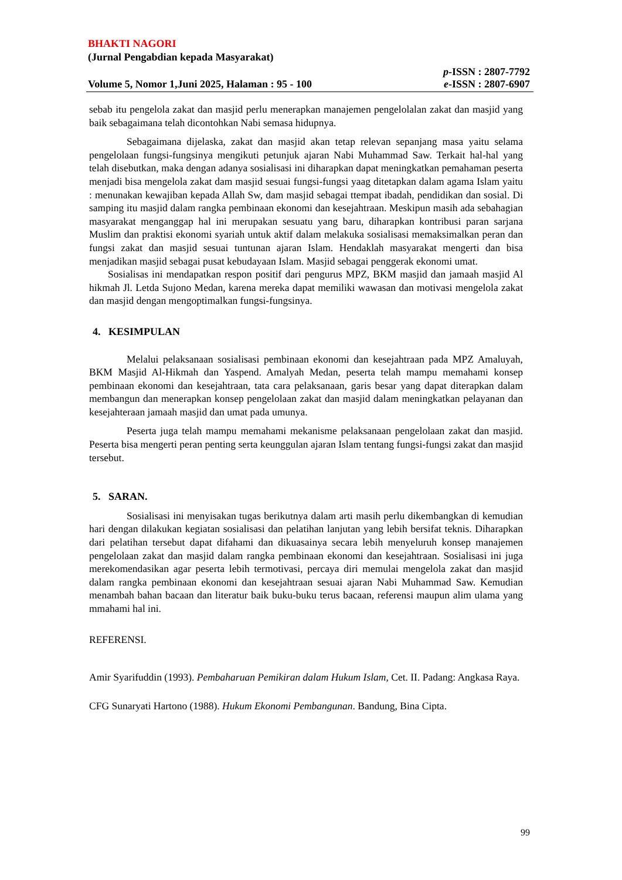BHAKTI NAGORI
(Jurnal Pengabdian kepada Masyarakat)
Volume 5, Nomor 1,Juni 2025, Halaman : 95 - 100 p-ISSN : 2807-7792
e-ISSN : 2807-6907
sebab itu pengelola zakat dan masjid perlu menerapkan manajemen pengelolalan zakat dan masjid yang baik sebagaimana telah dicontohkan Nabi semasa hidupnya.
Sebagaimana dijelaska, zakat dan masjid akan tetap relevan sepanjang masa yaitu selama pengelolaan fungsi-fungsinya mengikuti petunjuk ajaran Nabi Muhammad Saw. Terkait hal-hal yang telah disebutkan, maka dengan adanya sosialisasi ini diharapkan dapat meningkatkan pemahaman peserta menjadi bisa mengelola zakat dam masjid sesuai fungsi-fungsi yaag ditetapkan dalam agama Islam yaitu : menunakan kewajiban kepada Allah Sw, dam masjid sebagai ttempat ibadah, pendidikan dan sosial. Di samping itu masjid dalam rangka pembinaan ekonomi dan kesejahtraan. Meskipun masih ada sebahagian masyarakat menganggap hal ini merupakan sesuatu yang baru, diharapkan kontribusi paran sarjana Muslim dan praktisi ekonomi syariah untuk aktif dalam melakuka sosialisasi memaksimalkan peran dan fungsi zakat dan masjid sesuai tuntunan ajaran Islam. Hendaklah masyarakat mengerti dan bisa menjadikan masjid sebagai pusat kebudayaan Islam. Masjid sebagai penggerak ekonomi umat.
Sosialisas ini mendapatkan respon positif dari pengurus MPZ, BKM masjid dan jamaah masjid Al hikmah Jl. Letda Sujono Medan, karena mereka dapat memiliki wawasan dan motivasi mengelola zakat dan masjid dengan mengoptimalkan fungsi-fungsinya.
4. KESIMPULAN
Melalui pelaksanaan sosialisasi pembinaan ekonomi dan kesejahtraan pada MPZ Amaluyah, BKM Masjid Al-Hikmah dan Yaspend. Amalyah Medan, peserta telah mampu memahami konsep pembinaan ekonomi dan kesejahtraan, tata cara pelaksanaan, garis besar yang dapat diterapkan dalam membangun dan menerapkan konsep pengelolaan zakat dan masjid dalam meningkatkan pelayanan dan kesejahteraan jamaah masjid dan umat pada umunya.
Peserta juga telah mampu memahami mekanisme pelaksanaan pengelolaan zakat dan masjid. Peserta bisa mengerti peran penting serta keunggulan ajaran Islam tentang fungsi-fungsi zakat dan masjid tersebut.
5. SARAN.
Sosialisasi ini menyisakan tugas berikutnya dalam arti masih perlu dikembangkan di kemudian hari dengan dilakukan kegiatan sosialisasi dan pelatihan lanjutan yang lebih bersifat teknis. Diharapkan dari pelatihan tersebut dapat difahami dan dikuasainya secara lebih menyeluruh konsep manajemen pengelolaan zakat dan masjid dalam rangka pembinaan ekonomi dan kesejahtraan. Sosialisasi ini juga merekomendasikan agar peserta lebih termotivasi, percaya diri memulai mengelola zakat dan masjid dalam rangka pembinaan ekonomi dan kesejahtraan sesuai ajaran Nabi Muhammad Saw. Kemudian menambah bahan bacaan dan literatur baik buku-buku terus bacaan, referensi maupun alim ulama yang mmahami hal ini.
REFERENSI.
Amir Syarifuddin (1993). Pembaharuan Pemikiran dalam Hukum Islam, Cet. II. Padang: Angkasa Raya.
CFG Sunaryati Hartono (1988). Hukum Ekonomi Pembangunan. Bandung, Bina Cipta.
99